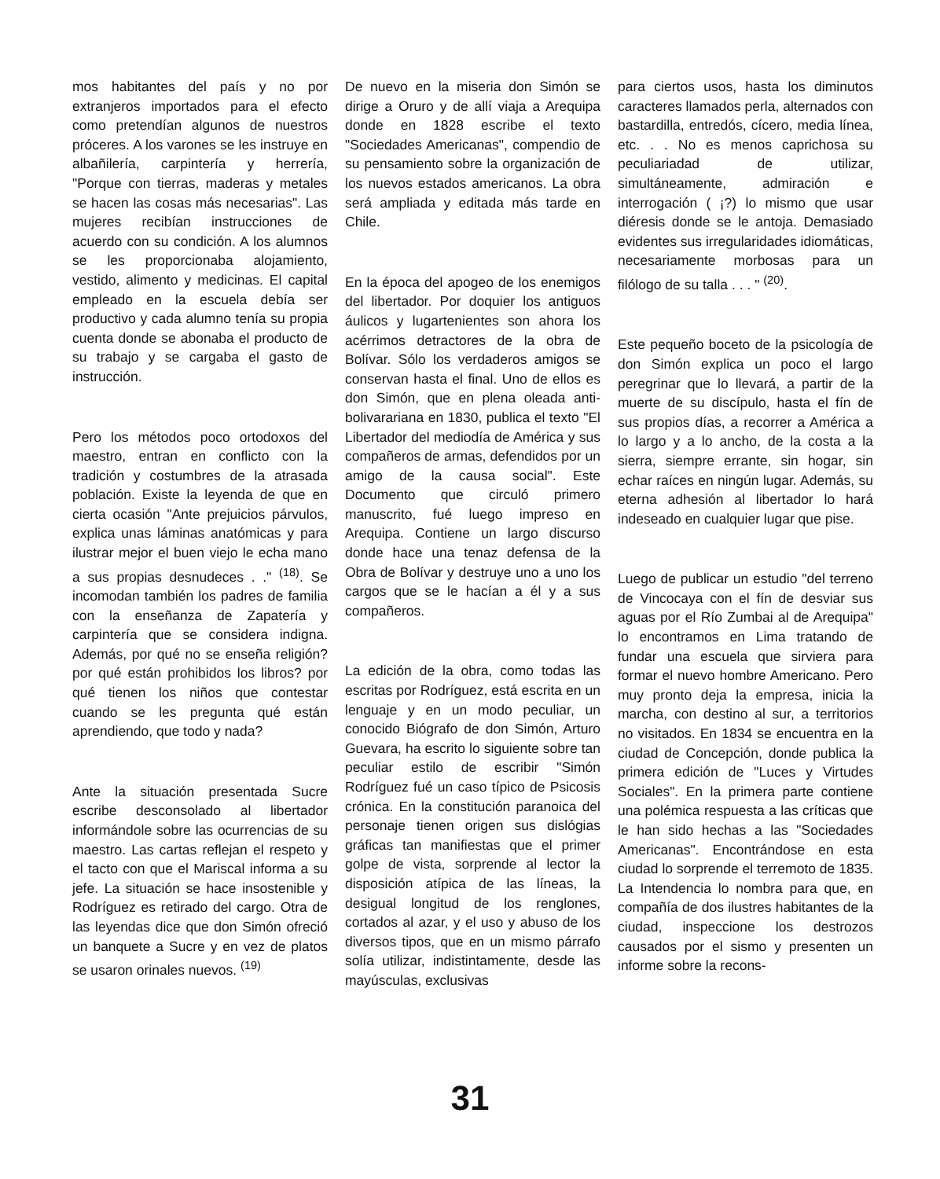mos habitantes del país y no por extranjeros importados para el efecto como pretendían algunos de nuestros próceres. A los varones se les instruye en albañilería, carpintería y herrería, "Porque con tierras, maderas y metales se hacen las cosas más necesarias". Las mujeres recibían instrucciones de acuerdo con su condición. A los alumnos se les proporcionaba alojamiento, vestido, alimento y medicinas. El capital empleado en la escuela debía ser productivo y cada alumno tenía su propia cuenta donde se abonaba el producto de su trabajo y se cargaba el gasto de instrucción.
Pero los métodos poco ortodoxos del maestro, entran en conflicto con la tradición y costumbres de la atrasada población. Existe la leyenda de que en cierta ocasión "Ante prejuicios párvulos, explica unas láminas anatómicas y para ilustrar mejor el buen viejo le echa mano a sus propias desnudeces . ." <sup>(18)</sup>. Se incomodan también los padres de familia con la enseñanza de Zapatería y carpintería que se considera indigna. Además, por qué no se enseña religión? por qué están prohibidos los libros? por qué tienen los niños que contestar cuando se les pregunta qué están aprendiendo, que todo y nada?
Ante la situación presentada Sucre escribe desconsolado al libertador informándole sobre las ocurrencias de su maestro. Las cartas reflejan el respeto y el tacto con que el Mariscal informa a su jefe. La situación se hace insostenible y Rodríguez es retirado del cargo. Otra de las leyendas dice que don Simón ofreció un banquete a Sucre y en vez de platos se usaron orinales nuevos. <sup>(19)</sup>
De nuevo en la miseria don Simón se dirige a Oruro y de allí viaja a Arequipa donde en 1828 escribe el texto "Sociedades Americanas", compendio de su pensamiento sobre la organización de los nuevos estados americanos. La obra será ampliada y editada más tarde en Chile.
En la época del apogeo de los enemigos del libertador. Por doquier los antiguos áulicos y lugartenientes son ahora los acérrimos detractores de la obra de Bolívar. Sólo los verdaderos amigos se conservan hasta el final. Uno de ellos es don Simón, que en plena oleada anti-bolivarariana en 1830, publica el texto "El Libertador del mediodía de América y sus compañeros de armas, defendidos por un amigo de la causa social". Este Documento que circuló primero manuscrito, fué luego impreso en Arequipa. Contiene un largo discurso donde hace una tenaz defensa de la Obra de Bolívar y destruye uno a uno los cargos que se le hacían a él y a sus compañeros.
La edición de la obra, como todas las escritas por Rodríguez, está escrita en un lenguaje y en un modo peculiar, un conocido Biógrafo de don Simón, Arturo Guevara, ha escrito lo siguiente sobre tan peculiar estilo de escribir "Simón Rodríguez fué un caso típico de Psicosis crónica. En la constitución paranoica del personaje tienen origen sus dislógias gráficas tan manifiestas que el primer golpe de vista, sorprende al lector la disposición atípica de las líneas, la desigual longitud de los renglones, cortados al azar, y el uso y abuso de los diversos tipos, que en un mismo párrafo solía utilizar, indistintamente, desde las mayúsculas, exclusivas
para ciertos usos, hasta los diminutos caracteres llamados perla, alternados con bastardilla, entredós, cícero, media línea, etc. . . No es menos caprichosa su peculiariadad de utilizar, simultáneamente, admiración e interrogación ( ¡?) lo mismo que usar diéresis donde se le antoja. Demasiado evidentes sus irregularidades idiomáticas, necesariamente morbosas para un filólogo de su talla . . . " <sup>(20)</sup>.
Este pequeño boceto de la psicología de don Simón explica un poco el largo peregrinar que lo llevará, a partir de la muerte de su discípulo, hasta el fín de sus propios días, a recorrer a América a lo largo y a lo ancho, de la costa a la sierra, siempre errante, sin hogar, sin echar raíces en ningún lugar. Además, su eterna adhesión al libertador lo hará indeseado en cualquier lugar que pise.
Luego de publicar un estudio "del terreno de Vincocaya con el fín de desviar sus aguas por el Río Zumbai al de Arequipa" lo encontramos en Lima tratando de fundar una escuela que sirviera para formar el nuevo hombre Americano. Pero muy pronto deja la empresa, inicia la marcha, con destino al sur, a territorios no visitados. En 1834 se encuentra en la ciudad de Concepción, donde publica la primera edición de "Luces y Virtudes Sociales". En la primera parte contiene una polémica respuesta a las críticas que le han sido hechas a las "Sociedades Americanas". Encontrándose en esta ciudad lo sorprende el terremoto de 1835. La Intendencia lo nombra para que, en compañía de dos ilustres habitantes de la ciudad, inspeccione los destrozos causados por el sismo y presenten un informe sobre la recons-
31